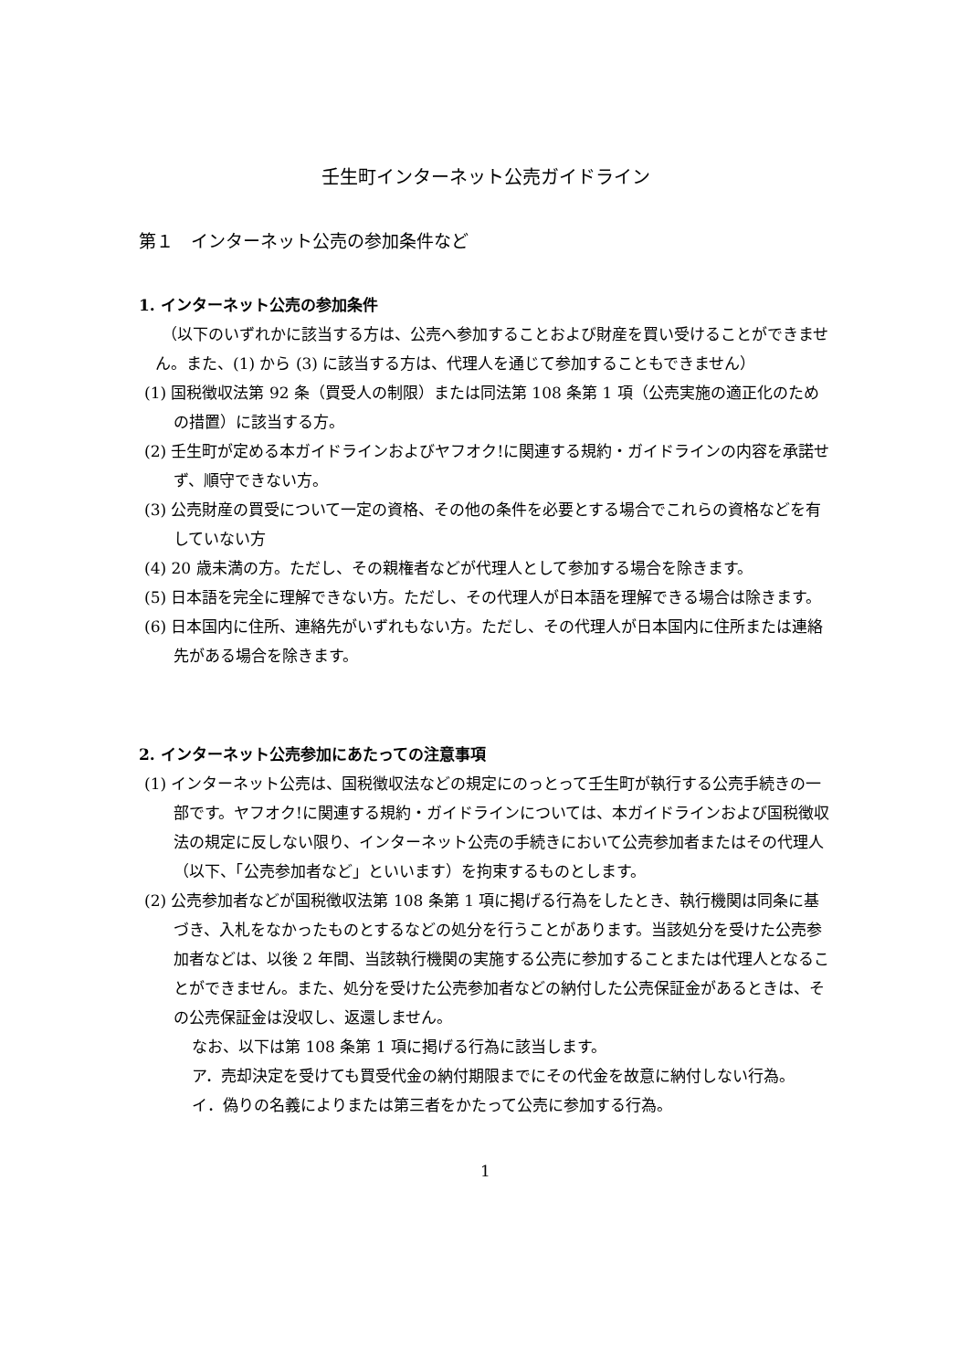壬生町インターネット公売ガイドライン
第１　インターネット公売の参加条件など
1. インターネット公売の参加条件
（以下のいずれかに該当する方は、公売へ参加することおよび財産を買い受けることができません。また、(1) から (3) に該当する方は、代理人を通じて参加することもできません）
(1) 国税徴収法第 92 条（買受人の制限）または同法第 108 条第 1 項（公売実施の適正化のための措置）に該当する方。
(2) 壬生町が定める本ガイドラインおよびヤフオク!に関連する規約・ガイドラインの内容を承諾せず、順守できない方。
(3) 公売財産の買受について一定の資格、その他の条件を必要とする場合でこれらの資格などを有していない方
(4) 20 歳未満の方。ただし、その親権者などが代理人として参加する場合を除きます。
(5) 日本語を完全に理解できない方。ただし、その代理人が日本語を理解できる場合は除きます。
(6) 日本国内に住所、連絡先がいずれもない方。ただし、その代理人が日本国内に住所または連絡先がある場合を除きます。
2. インターネット公売参加にあたっての注意事項
(1) インターネット公売は、国税徴収法などの規定にのっとって壬生町が執行する公売手続きの一部です。ヤフオク!に関連する規約・ガイドラインについては、本ガイドラインおよび国税徴収法の規定に反しない限り、インターネット公売の手続きにおいて公売参加者またはその代理人（以下、「公売参加者など」といいます）を拘束するものとします。
(2) 公売参加者などが国税徴収法第 108 条第 1 項に掲げる行為をしたとき、執行機関は同条に基づき、入札をなかったものとするなどの処分を行うことがあります。当該処分を受けた公売参加者などは、以後 2 年間、当該執行機関の実施する公売に参加することまたは代理人となることができません。また、処分を受けた公売参加者などの納付した公売保証金があるときは、その公売保証金は没収し、返還しません。
なお、以下は第 108 条第 1 項に掲げる行為に該当します。
ア．売却決定を受けても買受代金の納付期限までにその代金を故意に納付しない行為。
イ．偽りの名義によりまたは第三者をかたって公売に参加する行為。
1